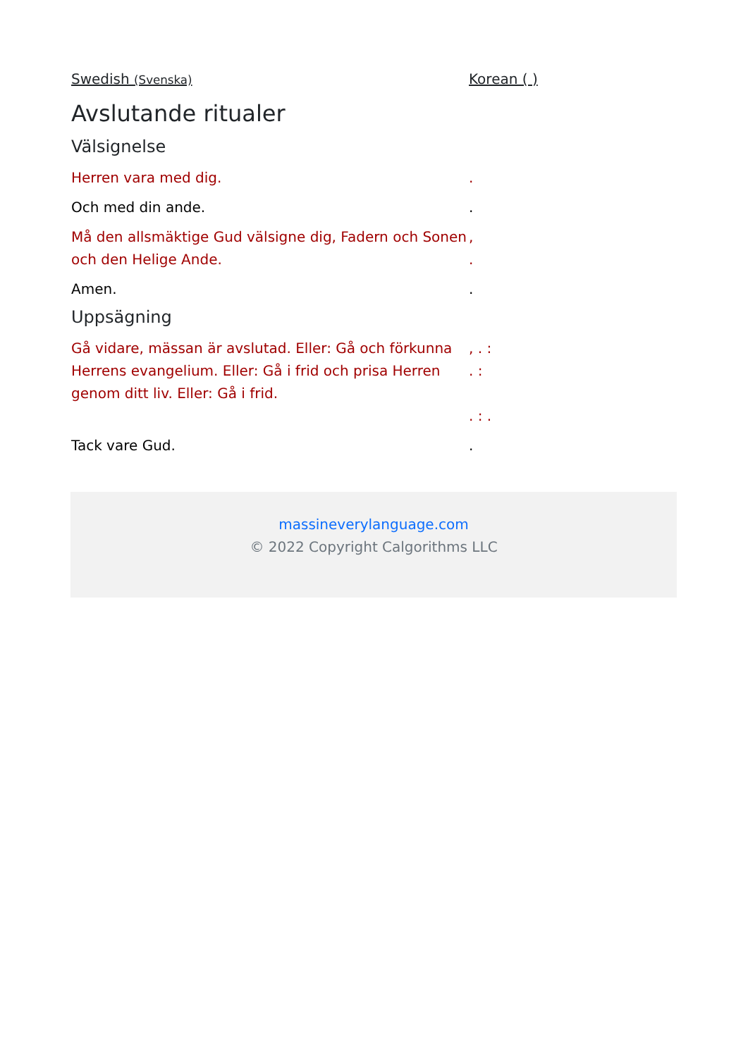Swedish (Svenska)
Korean ( )
Avslutande ritualer
Välsignelse
Herren vara med dig. .
Och med din ande. .
Må den allsmäktige Gud välsigne dig, Fadern och Sonen och den Helige Ande.
,
.
Amen. .
Uppsägning
Gå vidare, mässan är avslutad. Eller: Gå och förkunna Herrens evangelium. Eller: Gå i frid och prisa Herren genom ditt liv. Eller: Gå i frid.
, . :
. :
. : .
Tack vare Gud. .
massineverylanguage.com
© 2022 Copyright Calgorithms LLC